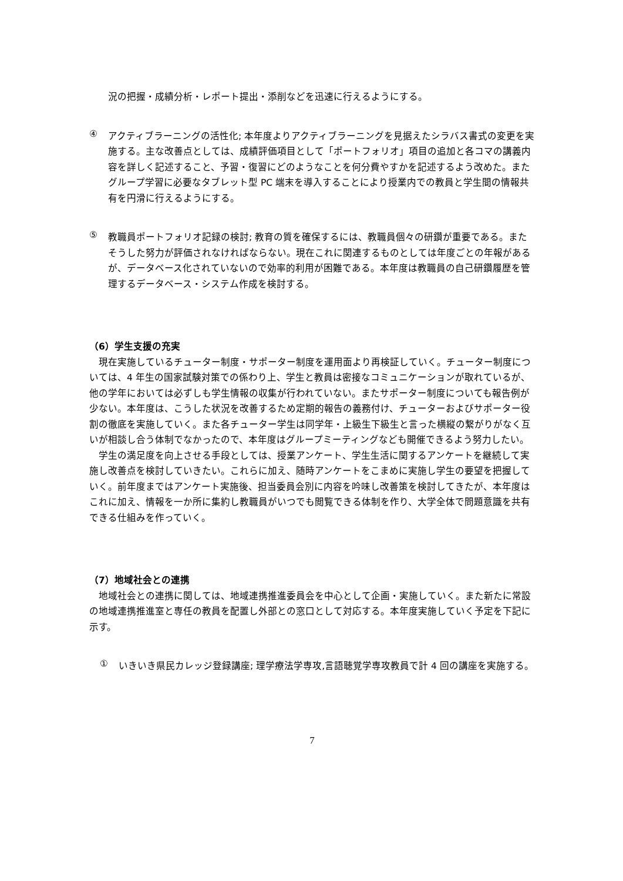況の把握・成績分析・レポート提出・添削などを迅速に行えるようにする。
④
アクティブラーニングの活性化; 本年度よりアクティブラーニングを見据えたシラバス書式の変更を実施する。主な改善点としては、成績評価項目として「ポートフォリオ」項目の追加と各コマの講義内容を詳しく記述すること、予習・復習にどのようなことを何分費やすかを記述するよう改めた。またグループ学習に必要なタブレット型 PC 端末を導入することにより授業内での教員と学生間の情報共有を円滑に行えるようにする。
⑤
教職員ポートフォリオ記録の検討; 教育の質を確保するには、教職員個々の研鑽が重要である。またそうした努力が評価されなければならない。現在これに関連するものとしては年度ごとの年報があるが、データベース化されていないので効率的利用が困難である。本年度は教職員の自己研鑽履歴を管理するデータベース・システム作成を検討する。
（6）学生支援の充実
　現在実施しているチューター制度・サポーター制度を運用面より再検証していく。チューター制度については、4 年生の国家試験対策での係わり上、学生と教員は密接なコミュニケーションが取れているが、他の学年においては必ずしも学生情報の収集が行われていない。またサポーター制度についても報告例が少ない。本年度は、こうした状況を改善するため定期的報告の義務付け、チューターおよびサポーター役割の徹底を実施していく。また各チューター学生は同学年・上級生下級生と言った横縦の繋がりがなく互いが相談し合う体制でなかったので、本年度はグループミーティングなども開催できるよう努力したい。
　学生の満足度を向上させる手段としては、授業アンケート、学生生活に関するアンケートを継続して実施し改善点を検討していきたい。これらに加え、随時アンケートをこまめに実施し学生の要望を把握していく。前年度まではアンケート実施後、担当委員会別に内容を吟味し改善策を検討してきたが、本年度はこれに加え、情報を一か所に集約し教職員がいつでも閲覧できる体制を作り、大学全体で問題意識を共有できる仕組みを作っていく。
（7）地域社会との連携
　地域社会との連携に関しては、地域連携推進委員会を中心として企画・実施していく。また新たに常設の地域連携推進室と専任の教員を配置し外部との窓口として対応する。本年度実施していく予定を下記に示す。
①
いきいき県民カレッジ登録講座; 理学療法学専攻,言語聴覚学専攻教員で計 4 回の講座を実施する。
7